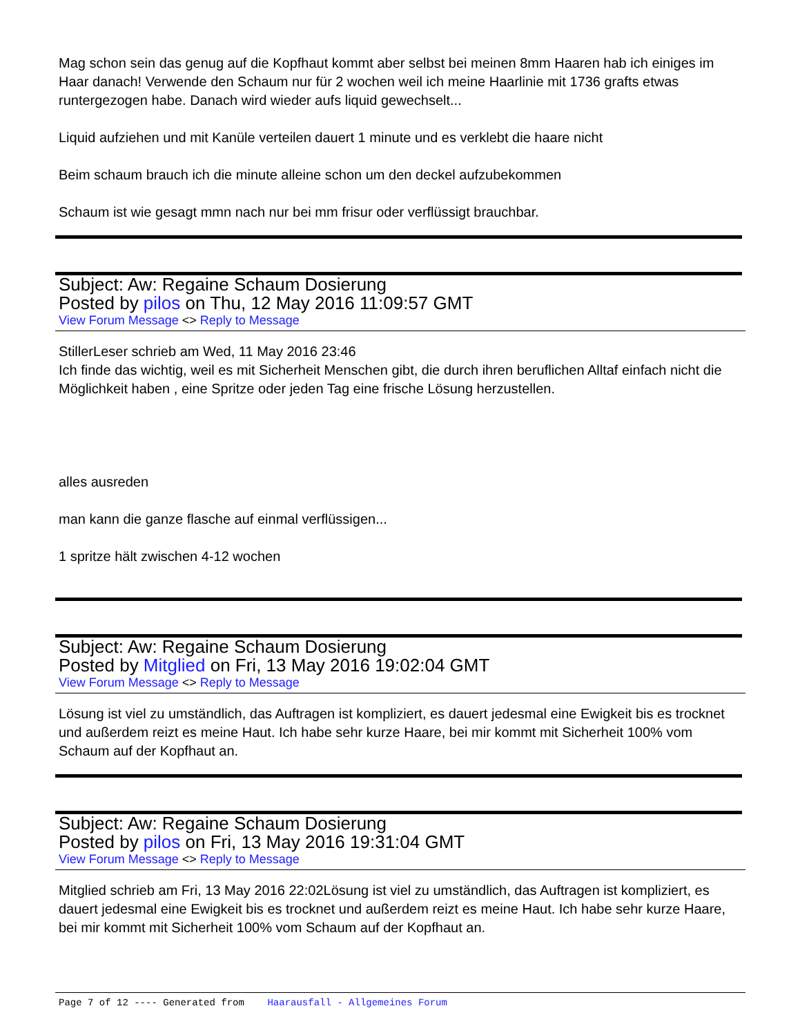Mag schon sein das genug auf die Kopfhaut kommt aber selbst bei meinen 8mm Haaren hab ich einiges im Haar danach! Verwende den Schaum nur für 2 wochen weil ich meine Haarlinie mit 1736 grafts etwas runtergezogen habe. Danach wird wieder aufs liquid gewechselt...
Liquid aufziehen und mit Kanüle verteilen dauert 1 minute und es verklebt die haare nicht
Beim schaum brauch ich die minute alleine schon um den deckel aufzubekommen
Schaum ist wie gesagt mmn nach nur bei mm frisur oder verflüssigt brauchbar.
Subject: Aw: Regaine Schaum Dosierung
Posted by pilos on Thu, 12 May 2016 11:09:57 GMT
View Forum Message <> Reply to Message
StillerLeser schrieb am Wed, 11 May 2016 23:46
Ich finde das wichtig, weil es mit Sicherheit Menschen gibt, die durch ihren beruflichen Alltaf einfach nicht die Möglichkeit haben , eine Spritze oder jeden Tag eine frische Lösung herzustellen.
alles ausreden
man kann die ganze flasche auf einmal verflüssigen...
1 spritze hält zwischen 4-12 wochen
Subject: Aw: Regaine Schaum Dosierung
Posted by Mitglied on Fri, 13 May 2016 19:02:04 GMT
View Forum Message <> Reply to Message
Lösung ist viel zu umständlich, das Auftragen ist kompliziert, es dauert jedesmal eine Ewigkeit bis es trocknet und außerdem reizt es meine Haut. Ich habe sehr kurze Haare, bei mir kommt mit Sicherheit 100% vom Schaum auf der Kopfhaut an.
Subject: Aw: Regaine Schaum Dosierung
Posted by pilos on Fri, 13 May 2016 19:31:04 GMT
View Forum Message <> Reply to Message
Mitglied schrieb am Fri, 13 May 2016 22:02Lösung ist viel zu umständlich, das Auftragen ist kompliziert, es dauert jedesmal eine Ewigkeit bis es trocknet und außerdem reizt es meine Haut. Ich habe sehr kurze Haare, bei mir kommt mit Sicherheit 100% vom Schaum auf der Kopfhaut an.
Page 7 of 12 ---- Generated from Haarausfall - Allgemeines Forum